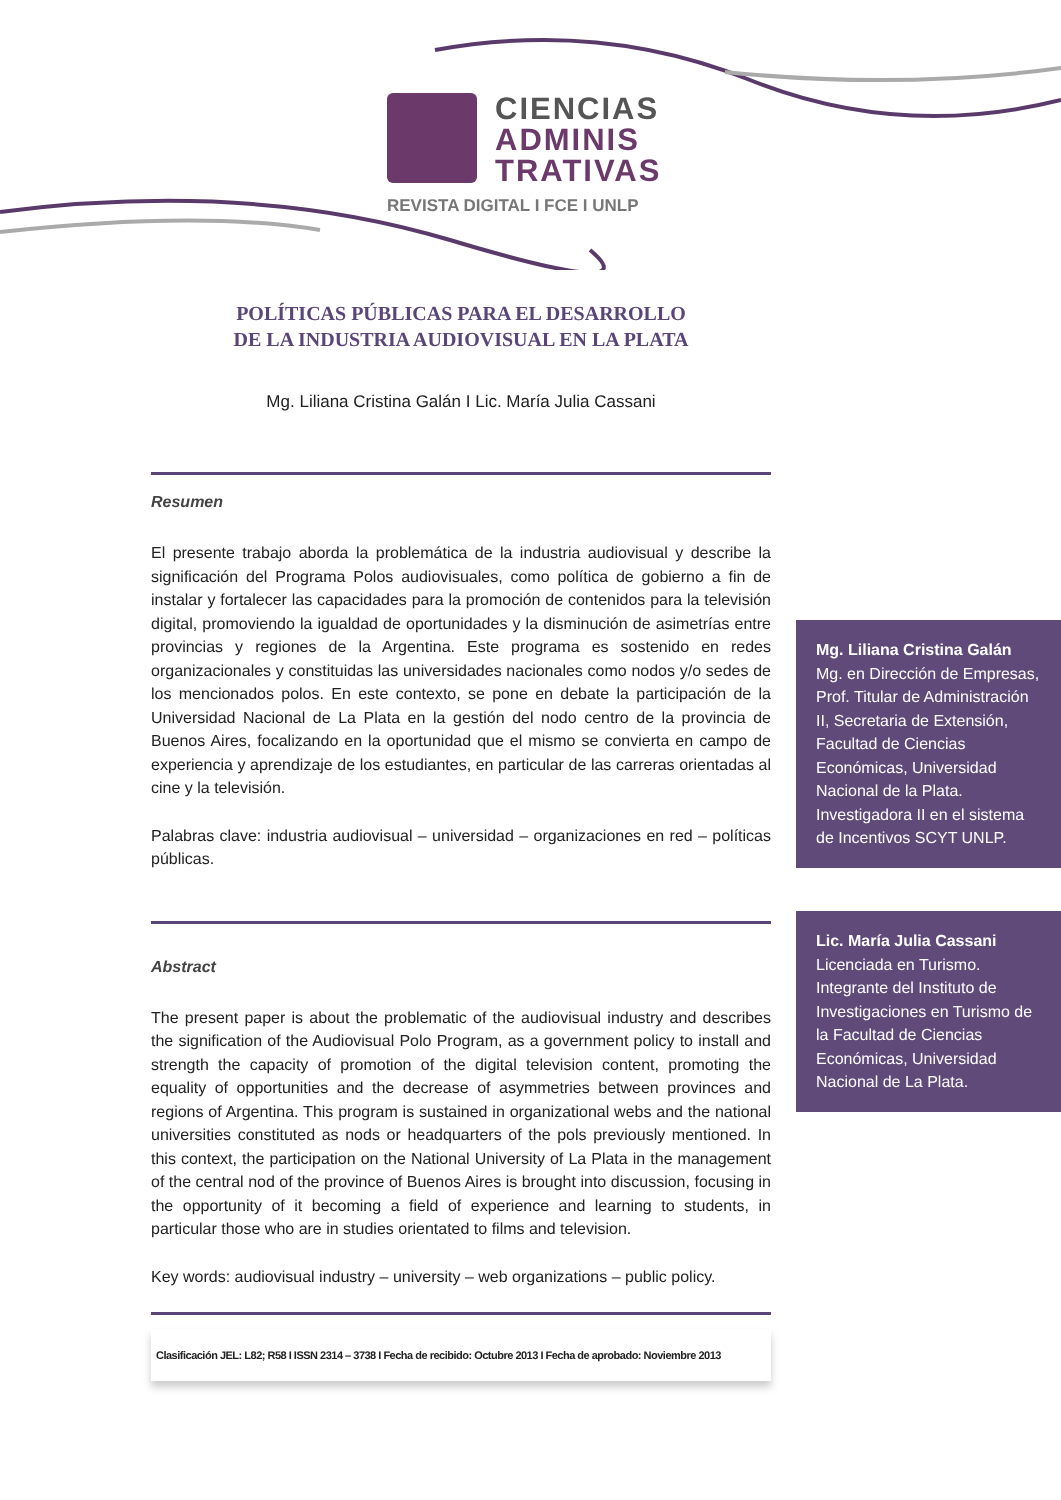CIENCIAS
ADMINIS
TRATIVAS
REVISTA DIGITAL I FCE I UNLP
POLÍTICAS PÚBLICAS PARA EL DESARROLLO
DE LA INDUSTRIA AUDIOVISUAL EN LA PLATA
Mg. Liliana Cristina Galán I Lic. María Julia Cassani
Resumen
El presente trabajo aborda la problemática de la industria audiovisual y describe la significación del Programa Polos audiovisuales, como política de gobierno a fin de instalar y fortalecer las capacidades para la promoción de contenidos para la televisión digital, promoviendo la igualdad de oportunidades y la disminución de asimetrías entre provincias y regiones de la Argentina. Este programa es sostenido en redes organizacionales y constituidas las universidades nacionales como nodos y/o sedes de los mencionados polos. En este contexto, se pone en debate la participación de la Universidad Nacional de La Plata en la gestión del nodo centro de la provincia de Buenos Aires, focalizando en la oportunidad que el mismo se convierta en campo de experiencia y aprendizaje de los estudiantes, en particular de las carreras orientadas al cine y la televisión.
Palabras clave: industria audiovisual – universidad – organizaciones en red – políticas públicas.
Abstract
The present paper is about the problematic of the audiovisual industry and describes the signification of the Audiovisual Polo Program, as a government policy to install and strength the capacity of promotion of the digital television content, promoting the equality of opportunities and the decrease of asymmetries between provinces and regions of Argentina. This program is sustained in organizational webs and the national universities constituted as nods or headquarters of the pols previously mentioned. In this context, the participation on the National University of La Plata in the management of the central nod of the province of Buenos Aires is brought into discussion, focusing in the opportunity of it becoming a field of experience and learning to students, in particular those who are in studies orientated to films and television.
Key words: audiovisual industry – university – web organizations – public policy.
Clasificación JEL: L82; R58 I ISSN 2314 – 3738 I Fecha de recibido: Octubre 2013 I Fecha de aprobado: Noviembre 2013
Mg. Liliana Cristina Galán
Mg. en Dirección de Empresas, Prof. Titular de Administración II, Secretaria de Extensión, Facultad de Ciencias Económicas, Universidad Nacional de la Plata. Investigadora II en el sistema de Incentivos SCYT UNLP.
Lic. María Julia Cassani
Licenciada en Turismo. Integrante del Instituto de Investigaciones en Turismo de la Facultad de Ciencias Económicas, Universidad Nacional de La Plata.